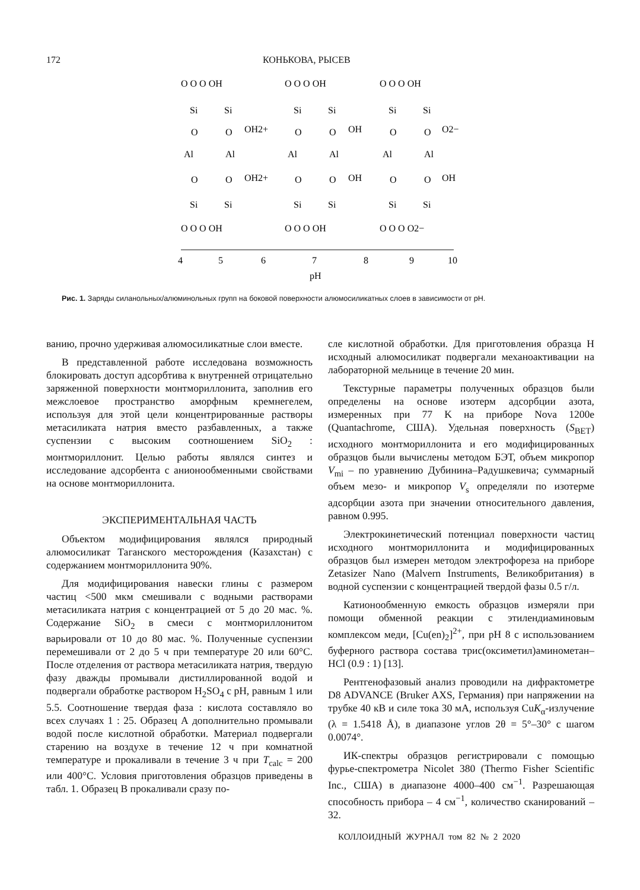172 КОНЬКОВА, РЫСЕВ
O O O OH
Si
Si
O
O
OH2+
Al
Al
OH2+
O
O
Si
Si
O O O OH
O O O OH
Si
Si
O
O
OH
Al
Al
OH
O
O
Si
Si
O O O OH
O O O OH
Si
Si
O
O
O2−
Al
Al
OH
O
O
Si
Si
O O O O2−
4
5
6
7
8
9
10
pH
Рис. 1. Заряды силанольных/алюминольных групп на боковой поверхности алюмосиликатных слоев в зависимости от pH.
ванию, прочно удерживая алюмосиликатные слои вместе.
В представленной работе исследована возможность блокировать доступ адсорбтива к внутренней отрицательно заряженной поверхности монтмориллонита, заполнив его межслоевое пространство аморфным кремнегелем, используя для этой цели концентрированные растворы метасиликата натрия вместо разбавленных, а также суспензии с высоким соотношением SiO<sub>2</sub> : монтмориллонит. Целью работы являлся синтез и исследование адсорбента с анионообменными свойствами на основе монтмориллонита.
ЭКСПЕРИМЕНТАЛЬНАЯ ЧАСТЬ
Объектом модифицирования являлся природный алюмосиликат Таганского месторождения (Казахстан) с содержанием монтмориллонита 90%.
Для модифицирования навески глины с размером частиц <500 мкм смешивали с водными растворами метасиликата натрия с концентрацией от 5 до 20 мас. %. Содержание SiO<sub>2</sub> в смеси с монтмориллонитом варьировали от 10 до 80 мас. %. Полученные суспензии перемешивали от 2 до 5 ч при температуре 20 или 60°C. После отделения от раствора метасиликата натрия, твердую фазу дважды промывали дистиллированной водой и подвергали обработке раствором H<sub>2</sub>SO<sub>4</sub> с pH, равным 1 или 5.5. Соотношение твердая фаза : кислота составляло во всех случаях 1 : 25. Образец А дополнительно промывали водой после кислотной обработки. Материал подвергали старению на воздухе в течение 12 ч при комнатной температуре и прокаливали в течение 3 ч при T<sub>calc</sub> = 200 или 400°C. Условия приготовления образцов приведены в табл. 1. Образец В прокаливали сразу по-
сле кислотной обработки. Для приготовления образца Н исходный алюмосиликат подвергали механоактивации на лабораторной мельнице в течение 20 мин.
Текстурные параметры полученных образцов были определены на основе изотерм адсорбции азота, измеренных при 77 K на приборе Nova 1200e (Quantachrome, США). Удельная поверхность (S<sub>BET</sub>) исходного монтмориллонита и его модифицированных образцов были вычислены методом БЭТ, объем микропор V<sub>mi</sub> – по уравнению Дубинина–Радушкевича; суммарный объем мезо- и микропор V<sub>s</sub> определяли по изотерме адсорбции азота при значении относительного давления, равном 0.995.
Электрокинетический потенциал поверхности частиц исходного монтмориллонита и модифицированных образцов был измерен методом электрофореза на приборе Zetasizer Nano (Malvern Instruments, Великобритания) в водной суспензии с концентрацией твердой фазы 0.5 г/л.
Катионообменную емкость образцов измеряли при помощи обменной реакции с этилендиаминовым комплексом меди, [Cu(en)<sub>2</sub>]<sup>2+</sup>, при pH 8 с использованием буферного раствора состава трис(оксиметил)аминометан–HCl (0.9 : 1) [13].
Рентгенофазовый анализ проводили на дифрактометре D8 ADVANCE (Bruker AXS, Германия) при напряжении на трубке 40 кВ и силе тока 30 мА, используя CuK<sub>α</sub>-излучение (λ = 1.5418 Å), в диапазоне углов 2θ = 5°–30° с шагом 0.0074°.
ИК-спектры образцов регистрировали с помощью фурье-спектрометра Nicolet 380 (Thermo Fisher Scientific Inc., США) в диапазоне 4000–400 см<sup>−1</sup>. Разрешающая способность прибора – 4 см<sup>−1</sup>, количество сканирований – 32.
КОЛЛОИДНЫЙ ЖУРНАЛ том 82 № 2 2020